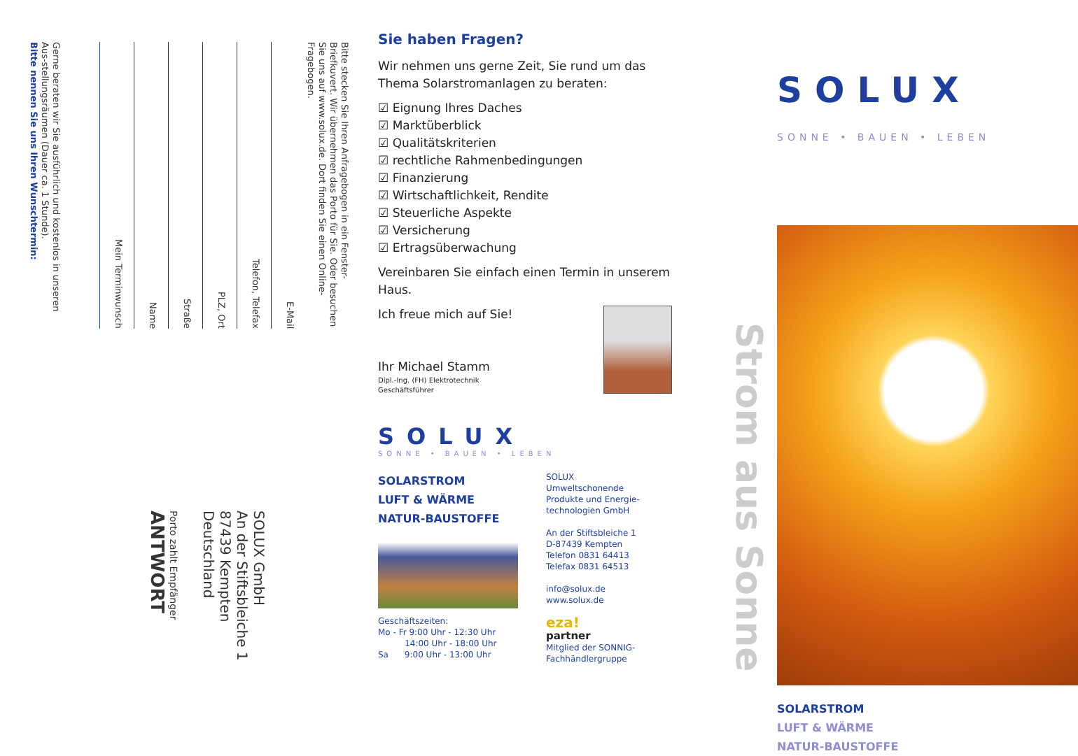Gerne beraten wir Sie ausführlich und kostenlos in unseren Aus-stellungsräumen (Dauer ca. 1 Stunde).
Bitte nennen Sie uns Ihren Wunschtermin:
Mein Terminwunsch
Name
Straße
PLZ, Ort
Telefon, Telefax
E-Mail
Bitte stecken Sie Ihren Anfragebogen in ein Fenster-Briefkuvert. Wir übernehmen das Porto für Sie. Oder besuchen Sie uns auf www.solux.de. Dort finden Sie einen Online-Fragebogen.
Porto zahlt Empfänger
ANTWORT
SOLUX GmbH
An der Stiftsbleiche 1
87439 Kempten
Deutschland
Sie haben Fragen?
Wir nehmen uns gerne Zeit, Sie rund um das Thema Solarstromanlagen zu beraten:
☑ Eignung Ihres Daches
☑ Marktüberblick
☑ Qualitätskriterien
☑ rechtliche Rahmenbedingungen
☑ Finanzierung
☑ Wirtschaftlichkeit, Rendite
☑ Steuerliche Aspekte
☑ Versicherung
☑ Ertragsüberwachung
Vereinbaren Sie einfach einen Termin in unserem Haus.
Ich freue mich auf Sie!
Ihr Michael Stamm
Dipl.-Ing. (FH) Elektrotechnik
Geschäftsführer
SOLUX
SONNE • BAUEN • LEBEN
SOLARSTROM
LUFT & WÄRME
NATUR-BAUSTOFFE
Geschäftszeiten:
Mo - Fr 9:00 Uhr - 12:30 Uhr
14:00 Uhr - 18:00 Uhr
Sa 9:00 Uhr - 13:00 Uhr
SOLUX Umweltschonende Produkte und Energie-technologien GmbH
An der Stiftsbleiche 1
D-87439 Kempten
Telefon 0831 64413
Telefax 0831 64513
info@solux.de
www.solux.de
eza!
partner
Mitglied der SONNIG-Fachhändlergruppe
Strom aus Sonne
SOLUX
SONNE • BAUEN • LEBEN
SOLARSTROM
LUFT & WÄRME
NATUR-BAUSTOFFE